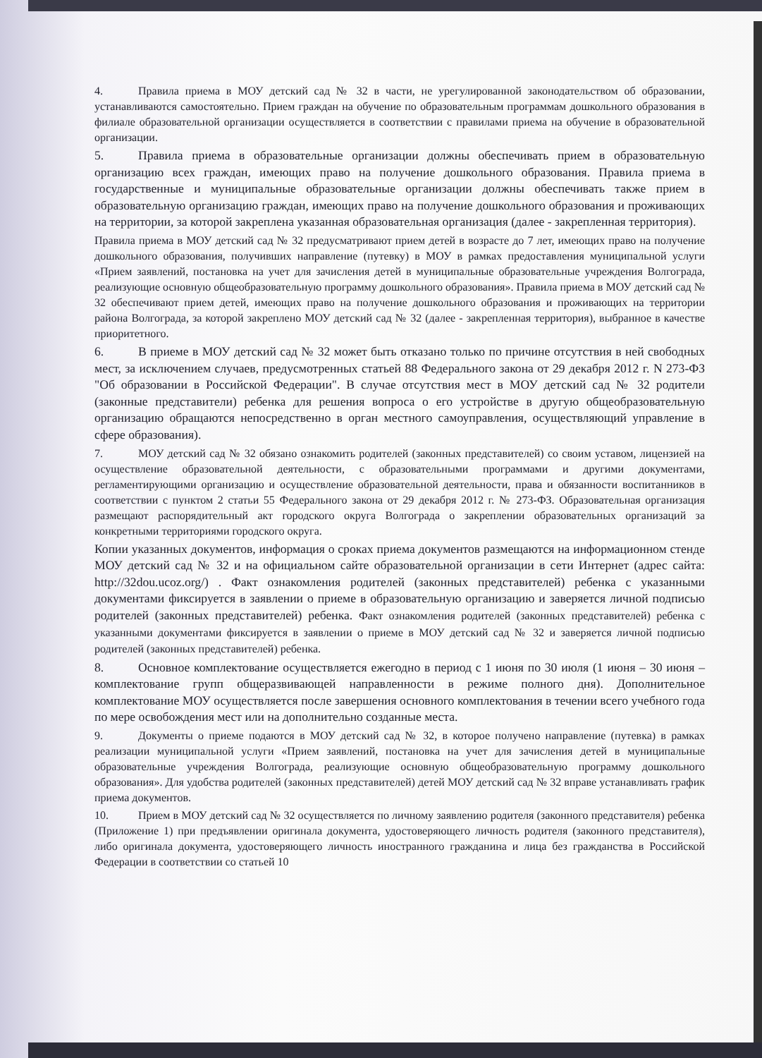4. Правила приема в МОУ детский сад № 32 в части, не урегулированной законодательством об образовании, устанавливаются самостоятельно. Прием граждан на обучение по образовательным программам дошкольного образования в филиале образовательной организации осуществляется в соответствии с правилами приема на обучение в образовательной организации.
5. Правила приема в образовательные организации должны обеспечивать прием в образовательную организацию всех граждан, имеющих право на получение дошкольного образования. Правила приема в государственные и муниципальные образовательные организации должны обеспечивать также прием в образовательную организацию граждан, имеющих право на получение дошкольного образования и проживающих на территории, за которой закреплена указанная образовательная организация (далее - закрепленная территория).
Правила приема в МОУ детский сад № 32 предусматривают прием детей в возрасте до 7 лет, имеющих право на получение дошкольного образования, получивших направление (путевку) в МОУ в рамках предоставления муниципальной услуги «Прием заявлений, постановка на учет для зачисления детей в муниципальные образовательные учреждения Волгограда, реализующие основную общеобразовательную программу дошкольного образования». Правила приема в МОУ детский сад № 32 обеспечивают прием детей, имеющих право на получение дошкольного образования и проживающих на территории района Волгограда, за которой закреплено МОУ детский сад № 32 (далее - закрепленная территория), выбранное в качестве приоритетного.
6. В приеме в МОУ детский сад № 32 может быть отказано только по причине отсутствия в ней свободных мест, за исключением случаев, предусмотренных статьей 88 Федерального закона от 29 декабря 2012 г. N 273-ФЗ "Об образовании в Российской Федерации". В случае отсутствия мест в МОУ детский сад № 32 родители (законные представители) ребенка для решения вопроса о его устройстве в другую общеобразовательную организацию обращаются непосредственно в орган местного самоуправления, осуществляющий управление в сфере образования).
7. МОУ детский сад № 32 обязано ознакомить родителей (законных представителей) со своим уставом, лицензией на осуществление образовательной деятельности, с образовательными программами и другими документами, регламентирующими организацию и осуществление образовательной деятельности, права и обязанности воспитанников в соответствии с пунктом 2 статьи 55 Федерального закона от 29 декабря 2012 г. № 273-ФЗ. Образовательная организация размещают распорядительный акт городского округа Волгограда о закреплении образовательных организаций за конкретными территориями городского округа.
Копии указанных документов, информация о сроках приема документов размещаются на информационном стенде МОУ детский сад № 32 и на официальном сайте образовательной организации в сети Интернет (адрес сайта: http://32dou.ucoz.org/) . Факт ознакомления родителей (законных представителей) ребенка с указанными документами фиксируется в заявлении о приеме в образовательную организацию и заверяется личной подписью родителей (законных представителей) ребенка. Факт ознакомления родителей (законных представителей) ребенка с указанными документами фиксируется в заявлении о приеме в МОУ детский сад № 32 и заверяется личной подписью родителей (законных представителей) ребенка.
8. Основное комплектование осуществляется ежегодно в период с 1 июня по 30 июля (1 июня – 30 июня – комплектование групп общеразвивающей направленности в режиме полного дня). Дополнительное комплектование МОУ осуществляется после завершения основного комплектования в течении всего учебного года по мере освобождения мест или на дополнительно созданные места.
9. Документы о приеме подаются в МОУ детский сад № 32, в которое получено направление (путевка) в рамках реализации муниципальной услуги «Прием заявлений, постановка на учет для зачисления детей в муниципальные образовательные учреждения Волгограда, реализующие основную общеобразовательную программу дошкольного образования». Для удобства родителей (законных представителей) детей МОУ детский сад № 32 вправе устанавливать график приема документов.
10. Прием в МОУ детский сад № 32 осуществляется по личному заявлению родителя (законного представителя) ребенка (Приложение 1) при предъявлении оригинала документа, удостоверяющего личность родителя (законного представителя), либо оригинала документа, удостоверяющего личность иностранного гражданина и лица без гражданства в Российской Федерации в соответствии со статьей 10